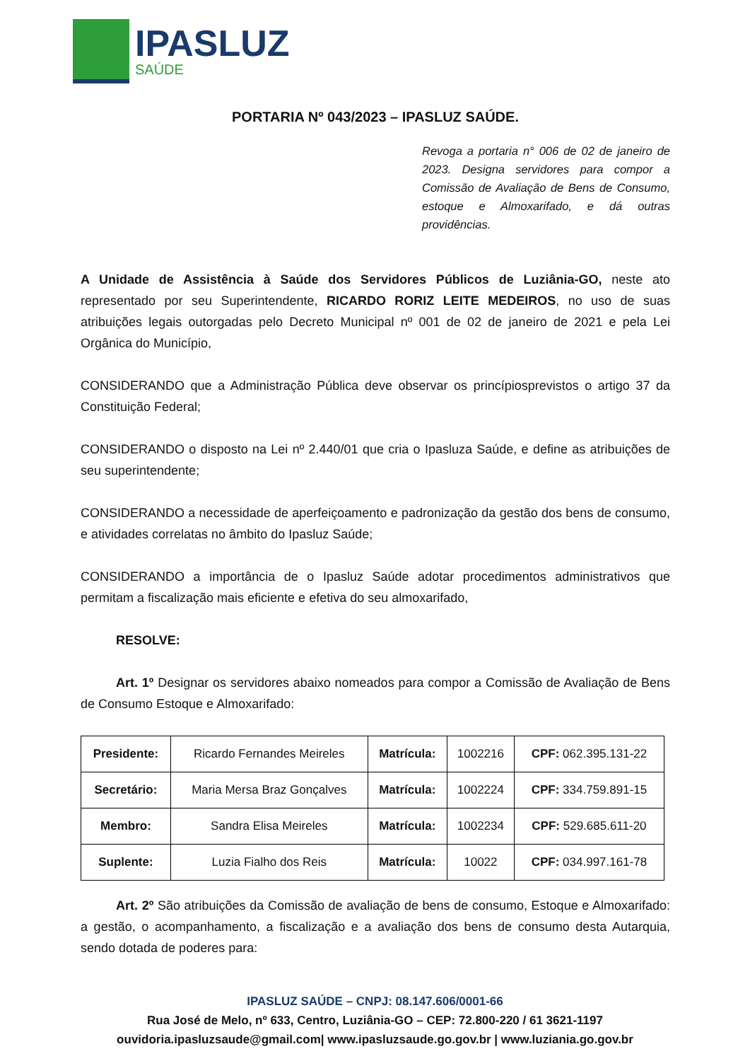IPASLUZ
SAÚDE
PORTARIA Nº 043/2023 – IPASLUZ SAÚDE.
Revoga a portaria n° 006 de 02 de janeiro de 2023. Designa servidores para compor a Comissão de Avaliação de Bens de Consumo, estoque e Almoxarifado, e dá outras providências.
A Unidade de Assistência à Saúde dos Servidores Públicos de Luziânia-GO, neste ato representado por seu Superintendente, RICARDO RORIZ LEITE MEDEIROS, no uso de suas atribuições legais outorgadas pelo Decreto Municipal nº 001 de 02 de janeiro de 2021 e pela Lei Orgânica do Município,
CONSIDERANDO que a Administração Pública deve observar os princípiosprevistos o artigo 37 da Constituição Federal;
CONSIDERANDO o disposto na Lei nº 2.440/01 que cria o Ipasluza Saúde, e define as atribuições de seu superintendente;
CONSIDERANDO a necessidade de aperfeiçoamento e padronização da gestão dos bens de consumo, e atividades correlatas no âmbito do Ipasluz Saúde;
CONSIDERANDO a importância de o Ipasluz Saúde adotar procedimentos administrativos que permitam a fiscalização mais eficiente e efetiva do seu almoxarifado,
RESOLVE:
Art. 1º Designar os servidores abaixo nomeados para compor a Comissão de Avaliação de Bens de Consumo Estoque e Almoxarifado:
| Presidente: | Ricardo Fernandes Meireles | Matrícula: | 1002216 | CPF: 062.395.131-22 |
| Secretário: | Maria Mersa Braz Gonçalves | Matrícula: | 1002224 | CPF: 334.759.891-15 |
| Membro: | Sandra Elisa Meireles | Matrícula: | 1002234 | CPF: 529.685.611-20 |
| Suplente: | Luzia Fialho dos Reis | Matrícula: | 10022 | CPF: 034.997.161-78 |
Art. 2º São atribuições da Comissão de avaliação de bens de consumo, Estoque e Almoxarifado: a gestão, o acompanhamento, a fiscalização e a avaliação dos bens de consumo desta Autarquia, sendo dotada de poderes para:
IPASLUZ SAÚDE – CNPJ: 08.147.606/0001-66
Rua José de Melo, nº 633, Centro, Luziânia-GO – CEP: 72.800-220 / 61 3621-1197
ouvidoria.ipasluzsaude@gmail.com| www.ipasluzsaude.go.gov.br | www.luziania.go.gov.br